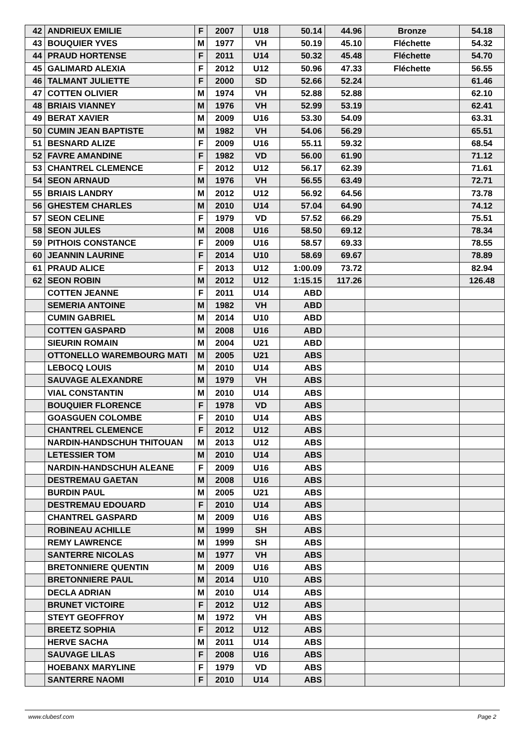| 42 | ANDRIEUX EMILIE | F | 2007 | U18 | 50.14 | 44.96 | Bronze | 54.18 |
| 43 | BOUQUIER YVES | M | 1977 | VH | 50.19 | 45.10 | Fléchette | 54.32 |
| 44 | PRAUD HORTENSE | F | 2011 | U14 | 50.32 | 45.48 | Fléchette | 54.70 |
| 45 | GALIMARD ALEXIA | F | 2012 | U12 | 50.96 | 47.33 | Fléchette | 56.55 |
| 46 | TALMANT JULIETTE | F | 2000 | SD | 52.66 | 52.24 | | 61.46 |
| 47 | COTTEN OLIVIER | M | 1974 | VH | 52.88 | 52.88 | | 62.10 |
| 48 | BRIAIS VIANNEY | M | 1976 | VH | 52.99 | 53.19 | | 62.41 |
| 49 | BERAT XAVIER | M | 2009 | U16 | 53.30 | 54.09 | | 63.31 |
| 50 | CUMIN JEAN BAPTISTE | M | 1982 | VH | 54.06 | 56.29 | | 65.51 |
| 51 | BESNARD ALIZE | F | 2009 | U16 | 55.11 | 59.32 | | 68.54 |
| 52 | FAVRE AMANDINE | F | 1982 | VD | 56.00 | 61.90 | | 71.12 |
| 53 | CHANTREL CLEMENCE | F | 2012 | U12 | 56.17 | 62.39 | | 71.61 |
| 54 | SEON ARNAUD | M | 1976 | VH | 56.55 | 63.49 | | 72.71 |
| 55 | BRIAIS LANDRY | M | 2012 | U12 | 56.92 | 64.56 | | 73.78 |
| 56 | GHESTEM CHARLES | M | 2010 | U14 | 57.04 | 64.90 | | 74.12 |
| 57 | SEON CELINE | F | 1979 | VD | 57.52 | 66.29 | | 75.51 |
| 58 | SEON JULES | M | 2008 | U16 | 58.50 | 69.12 | | 78.34 |
| 59 | PITHOIS CONSTANCE | F | 2009 | U16 | 58.57 | 69.33 | | 78.55 |
| 60 | JEANNIN LAURINE | F | 2014 | U10 | 58.69 | 69.67 | | 78.89 |
| 61 | PRAUD ALICE | F | 2013 | U12 | 1:00.09 | 73.72 | | 82.94 |
| 62 | SEON ROBIN | M | 2012 | U12 | 1:15.15 | 117.26 | | 126.48 |
| | COTTEN JEANNE | F | 2011 | U14 | ABD | | | |
| | SEMERIA ANTOINE | M | 1982 | VH | ABD | | | |
| | CUMIN GABRIEL | M | 2014 | U10 | ABD | | | |
| | COTTEN GASPARD | M | 2008 | U16 | ABD | | | |
| | SIEURIN ROMAIN | M | 2004 | U21 | ABD | | | |
| | OTTONELLO WAREMBOURG MATI | M | 2005 | U21 | ABS | | | |
| | LEBOCQ LOUIS | M | 2010 | U14 | ABS | | | |
| | SAUVAGE ALEXANDRE | M | 1979 | VH | ABS | | | |
| | VIAL CONSTANTIN | M | 2010 | U14 | ABS | | | |
| | BOUQUIER FLORENCE | F | 1978 | VD | ABS | | | |
| | GOASGUEN COLOMBE | F | 2010 | U14 | ABS | | | |
| | CHANTREL CLEMENCE | F | 2012 | U12 | ABS | | | |
| | NARDIN-HANDSCHUH THITOUAN | M | 2013 | U12 | ABS | | | |
| | LETESSIER TOM | M | 2010 | U14 | ABS | | | |
| | NARDIN-HANDSCHUH ALEANE | F | 2009 | U16 | ABS | | | |
| | DESTREMAU GAETAN | M | 2008 | U16 | ABS | | | |
| | BURDIN PAUL | M | 2005 | U21 | ABS | | | |
| | DESTREMAU EDOUARD | F | 2010 | U14 | ABS | | | |
| | CHANTREL GASPARD | M | 2009 | U16 | ABS | | | |
| | ROBINEAU ACHILLE | M | 1999 | SH | ABS | | | |
| | REMY LAWRENCE | M | 1999 | SH | ABS | | | |
| | SANTERRE NICOLAS | M | 1977 | VH | ABS | | | |
| | BRETONNIERE QUENTIN | M | 2009 | U16 | ABS | | | |
| | BRETONNIERE PAUL | M | 2014 | U10 | ABS | | | |
| | DECLA ADRIAN | M | 2010 | U14 | ABS | | | |
| | BRUNET VICTOIRE | F | 2012 | U12 | ABS | | | |
| | STEYT GEOFFROY | M | 1972 | VH | ABS | | | |
| | BREETZ SOPHIA | F | 2012 | U12 | ABS | | | |
| | HERVE SACHA | M | 2011 | U14 | ABS | | | |
| | SAUVAGE LILAS | F | 2008 | U16 | ABS | | | |
| | HOEBANX MARYLINE | F | 1979 | VD | ABS | | | |
| | SANTERRE NAOMI | F | 2010 | U14 | ABS | | | |
www.clubesf.com Page 2